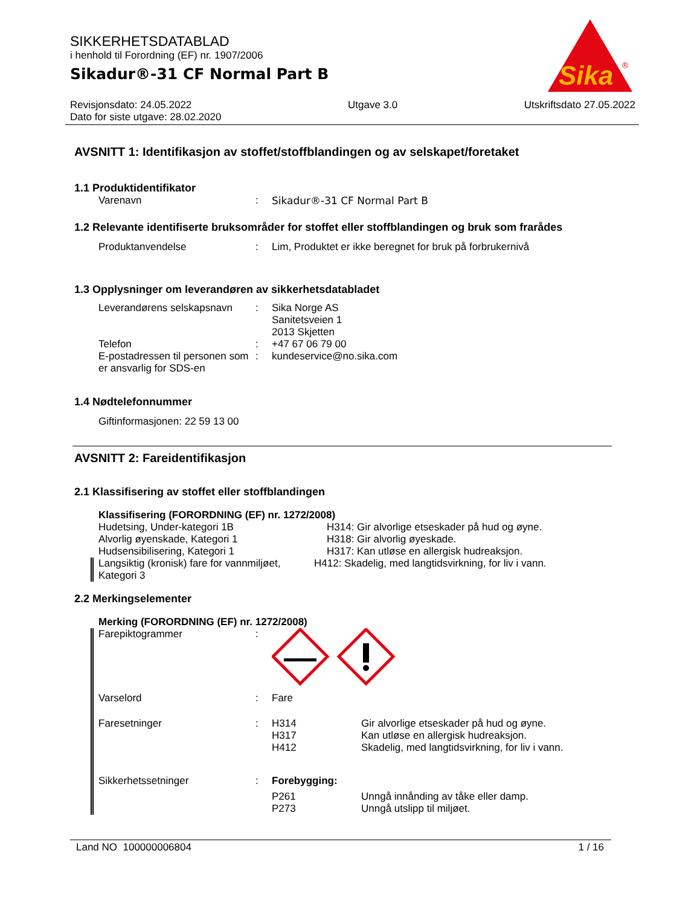SIKKERHETSDATABLAD
i henhold til Forordning (EF) nr. 1907/2006
Sikadur®-31 CF Normal Part B
Sika
®
Revisjonsdato: 24.05.2022
Dato for siste utgave: 28.02.2020
Utgave 3.0 Utskriftsdato 27.05.2022
AVSNITT 1: Identifikasjon av stoffet/stoffblandingen og av selskapet/foretaket
1.1 Produktidentifikator
Varenavn : Sikadur®-31 CF Normal Part B
1.2 Relevante identifiserte bruksområder for stoffet eller stoffblandingen og bruk som frarådes
Produktanvendelse : Lim, Produktet er ikke beregnet for bruk på forbrukernivå
1.3 Opplysninger om leverandøren av sikkerhetsdatabladet
Leverandørens selskapsnavn
: Sika Norge AS
Sanitetsveien 1
2013 Skjetten
Telefon : +47 67 06 79 00
E-postadressen til personen som er ansvarlig for SDS-en
: kundeservice@no.sika.com
1.4 Nødtelefonnummer
Giftinformasjonen: 22 59 13 00
AVSNITT 2: Fareidentifikasjon
2.1 Klassifisering av stoffet eller stoffblandingen
Klassifisering (FORORDNING (EF) nr. 1272/2008)
Hudetsing, Under-kategori 1B
Alvorlig øyenskade, Kategori 1
Hudsensibilisering, Kategori 1
H314: Gir alvorlige etseskader på hud og øyne.
H318: Gir alvorlig øyeskade.
H317: Kan utløse en allergisk hudreaksjon.
Langsiktig (kronisk) fare for vannmiljøet, Kategori 3
H412: Skadelig, med langtidsvirkning, for liv i vann.
2.2 Merkingselementer
Merking (FORORDNING (EF) nr. 1272/2008)
Farepiktogrammer :
Varselord : Fare
Faresetninger : H314 Gir alvorlige etseskader på hud og øyne.
H317 Kan utløse en allergisk hudreaksjon.
H412 Skadelig, med langtidsvirkning, for liv i vann.
Sikkerhetssetninger : Forebygging:
P261 Unngå innånding av tåke eller damp.
P273 Unngå utslipp til miljøet.
Land NO 100000006804 1 / 16